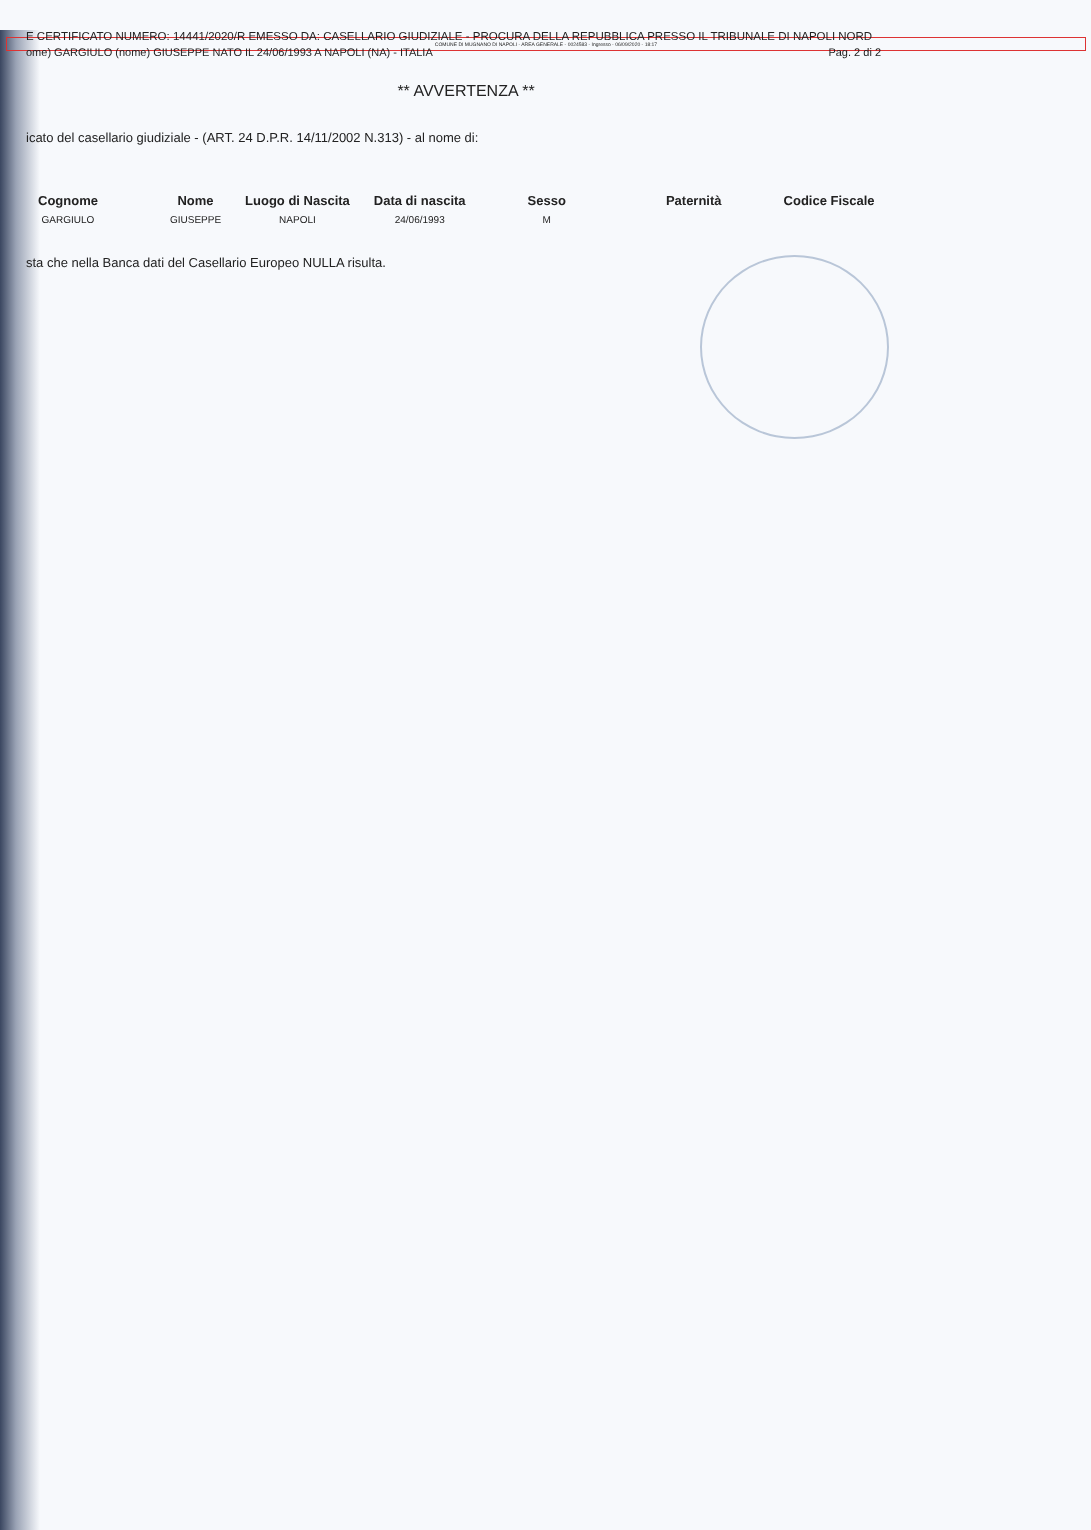COMUNE DI MUGNANO DI NAPOLI - AREA GENERALE - 0024583 - Ingresso - 06/09/2020 - 18:17
E CERTIFICATO NUMERO: 14441/2020/R EMESSO DA: CASELLARIO GIUDIZIALE - PROCURA DELLA REPUBBLICA PRESSO IL TRIBUNALE DI NAPOLI NORD
ome) GARGIULO (nome) GIUSEPPE NATO IL 24/06/1993 A NAPOLI (NA) - ITALIA Pag. 2 di 2
** AVVERTENZA **
icato del casellario giudiziale - (ART. 24 D.P.R. 14/11/2002 N.313) - al nome di:
| Cognome | Nome | Luogo di Nascita | Data di nascita | Sesso | Paternità | Codice Fiscale |
| --- | --- | --- | --- | --- | --- | --- |
| GARGIULO | GIUSEPPE | NAPOLI | 24/06/1993 | M | | |
sta che nella Banca dati del Casellario Europeo NULLA risulta.